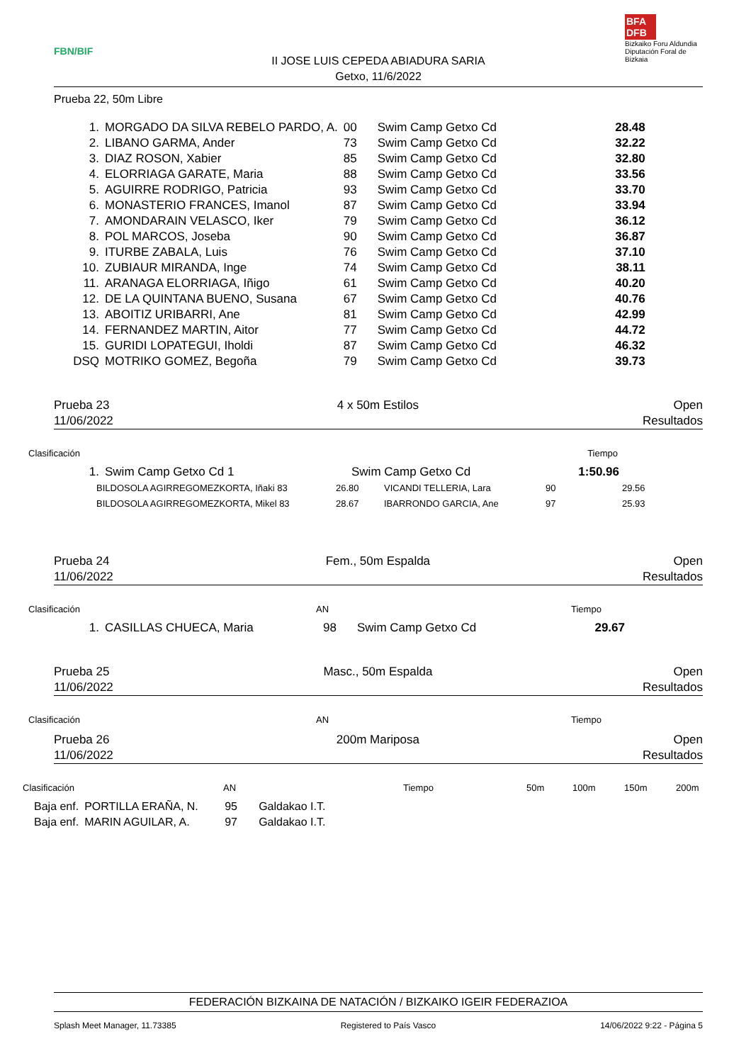FBN/BIF
II JOSE LUIS CEPEDA ABIADURA SARIA
Getxo, 11/6/2022
BFA DFB
Bizkaiko Foru Aldundia
Diputación Foral de Bizkaia
Prueba 22, 50m Libre
| 1. | MORGADO DA SILVA REBELO PARDO, A. | 00 | Swim Camp Getxo Cd | 28.48 |
| 2. | LIBANO GARMA, Ander | 73 | Swim Camp Getxo Cd | 32.22 |
| 3. | DIAZ ROSON, Xabier | 85 | Swim Camp Getxo Cd | 32.80 |
| 4. | ELORRIAGA GARATE, Maria | 88 | Swim Camp Getxo Cd | 33.56 |
| 5. | AGUIRRE RODRIGO, Patricia | 93 | Swim Camp Getxo Cd | 33.70 |
| 6. | MONASTERIO FRANCES, Imanol | 87 | Swim Camp Getxo Cd | 33.94 |
| 7. | AMONDARAIN VELASCO, Iker | 79 | Swim Camp Getxo Cd | 36.12 |
| 8. | POL MARCOS, Joseba | 90 | Swim Camp Getxo Cd | 36.87 |
| 9. | ITURBE ZABALA, Luis | 76 | Swim Camp Getxo Cd | 37.10 |
| 10. | ZUBIAUR MIRANDA, Inge | 74 | Swim Camp Getxo Cd | 38.11 |
| 11. | ARANAGA ELORRIAGA, Iñigo | 61 | Swim Camp Getxo Cd | 40.20 |
| 12. | DE LA QUINTANA BUENO, Susana | 67 | Swim Camp Getxo Cd | 40.76 |
| 13. | ABOITIZ URIBARRI, Ane | 81 | Swim Camp Getxo Cd | 42.99 |
| 14. | FERNANDEZ MARTIN, Aitor | 77 | Swim Camp Getxo Cd | 44.72 |
| 15. | GURIDI LOPATEGUI, Iholdi | 87 | Swim Camp Getxo Cd | 46.32 |
| DSQ | MOTRIKO GOMEZ, Begoña | 79 | Swim Camp Getxo Cd | 39.73 |
Prueba 23
11/06/2022
4 x 50m Estilos Open
Resultados
Clasificación Tiempo
| 1. | Swim Camp Getxo Cd 1 | Swim Camp Getxo Cd | 1:50.96 |
| BILDOSOLA AGIRREGOMEZKORTA, Iñaki 83 | 26.80 | VICANDI TELLERIA, Lara | 90 | 29.56 |
| BILDOSOLA AGIRREGOMEZKORTA, Mikel 83 | 28.67 | IBARRONDO GARCIA, Ane | 97 | 25.93 |
Prueba 24
11/06/2022
Fem., 50m Espalda Open
Resultados
Clasificación AN Tiempo
| 1. | CASILLAS CHUECA, Maria | 98 | Swim Camp Getxo Cd | 29.67 |
Prueba 25
11/06/2022
Masc., 50m Espalda Open
Resultados
Clasificación AN Tiempo
Prueba 26
11/06/2022
200m Mariposa Open
Resultados
Clasificación AN Tiempo 50m 100m 150m 200m
| Baja enf. | PORTILLA ERAÑA, N. | 95 | Galdakao I.T. |
| Baja enf. | MARIN AGUILAR, A. | 97 | Galdakao I.T. |
FEDERACIÓN BIZKAINA DE NATACIÓN / BIZKAIKO IGEIR FEDERAZIOA
Splash Meet Manager, 11.73385 Registered to País Vasco 14/06/2022 9:22 - Página 5